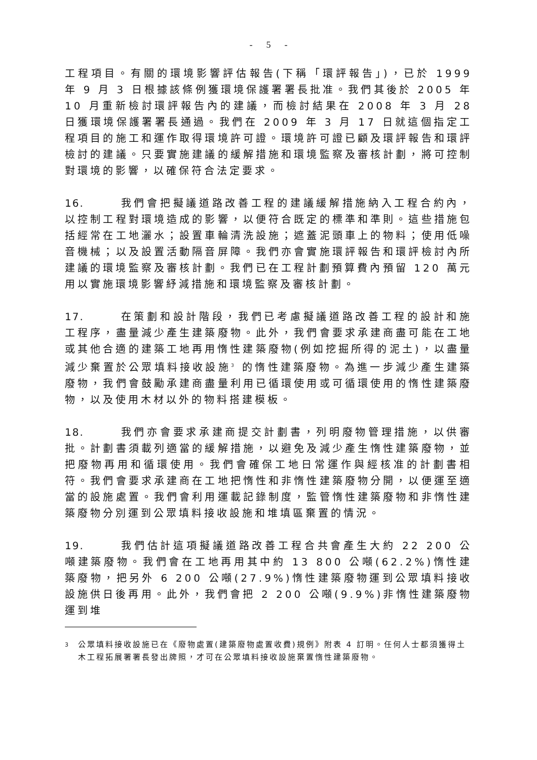- 5 -
工程項目。有關的環境影響評估報告(下稱「環評報告」)，已於 1999 年 9 月 3 日根據該條例獲環境保護署署長批准。我們其後於 2005 年 10 月重新檢討環評報告內的建議，而檢討結果在 2008 年 3 月 28 日獲環境保護署署長通過。我們在 2009 年 3 月 17 日就這個指定工程項目的施工和運作取得環境許可證。環境許可證已顧及環評報告和環評檢討的建議。只要實施建議的緩解措施和環境監察及審核計劃，將可控制對環境的影響，以確保符合法定要求。
16. 我們會把擬議道路改善工程的建議緩解措施納入工程合約內，以控制工程對環境造成的影響，以便符合既定的標準和準則。這些措施包括經常在工地灑水；設置車輪清洗設施；遮蓋泥頭車上的物料；使用低噪音機械；以及設置活動隔音屏障。我們亦會實施環評報告和環評檢討內所建議的環境監察及審核計劃。我們已在工程計劃預算費內預留 120 萬元用以實施環境影響紓減措施和環境監察及審核計劃。
17. 在策劃和設計階段，我們已考慮擬議道路改善工程的設計和施工程序，盡量減少產生建築廢物。此外，我們會要求承建商盡可能在工地或其他合適的建築工地再用惰性建築廢物(例如挖掘所得的泥土)，以盡量減少棄置於公眾填料接收設施<sup>3</sup> 的惰性建築廢物。為進一步減少產生建築廢物，我們會鼓勵承建商盡量利用已循環使用或可循環使用的惰性建築廢物，以及使用木材以外的物料搭建模板。
18. 我們亦會要求承建商提交計劃書，列明廢物管理措施，以供審批。計劃書須載列適當的緩解措施，以避免及減少產生惰性建築廢物，並把廢物再用和循環使用。我們會確保工地日常運作與經核准的計劃書相符。我們會要求承建商在工地把惰性和非惰性建築廢物分開，以便運至適當的設施處置。我們會利用運載記錄制度，監管惰性建築廢物和非惰性建築廢物分別運到公眾填料接收設施和堆填區棄置的情況。
19. 我們估計這項擬議道路改善工程合共會產生大約 22 200 公噸建築廢物。我們會在工地再用其中約 13 800 公噸(62.2%)惰性建築廢物，把另外 6 200 公噸(27.9%)惰性建築廢物運到公眾填料接收設施供日後再用。此外，我們會把 2 200 公噸(9.9%)非惰性建築廢物運到堆
<sup>3</sup>
公眾填料接收設施已在《廢物處置(建築廢物處置收費)規例》附表 4 訂明。任何人士都須獲得土木工程拓展署署長發出牌照，才可在公眾填料接收設施棄置惰性建築廢物。